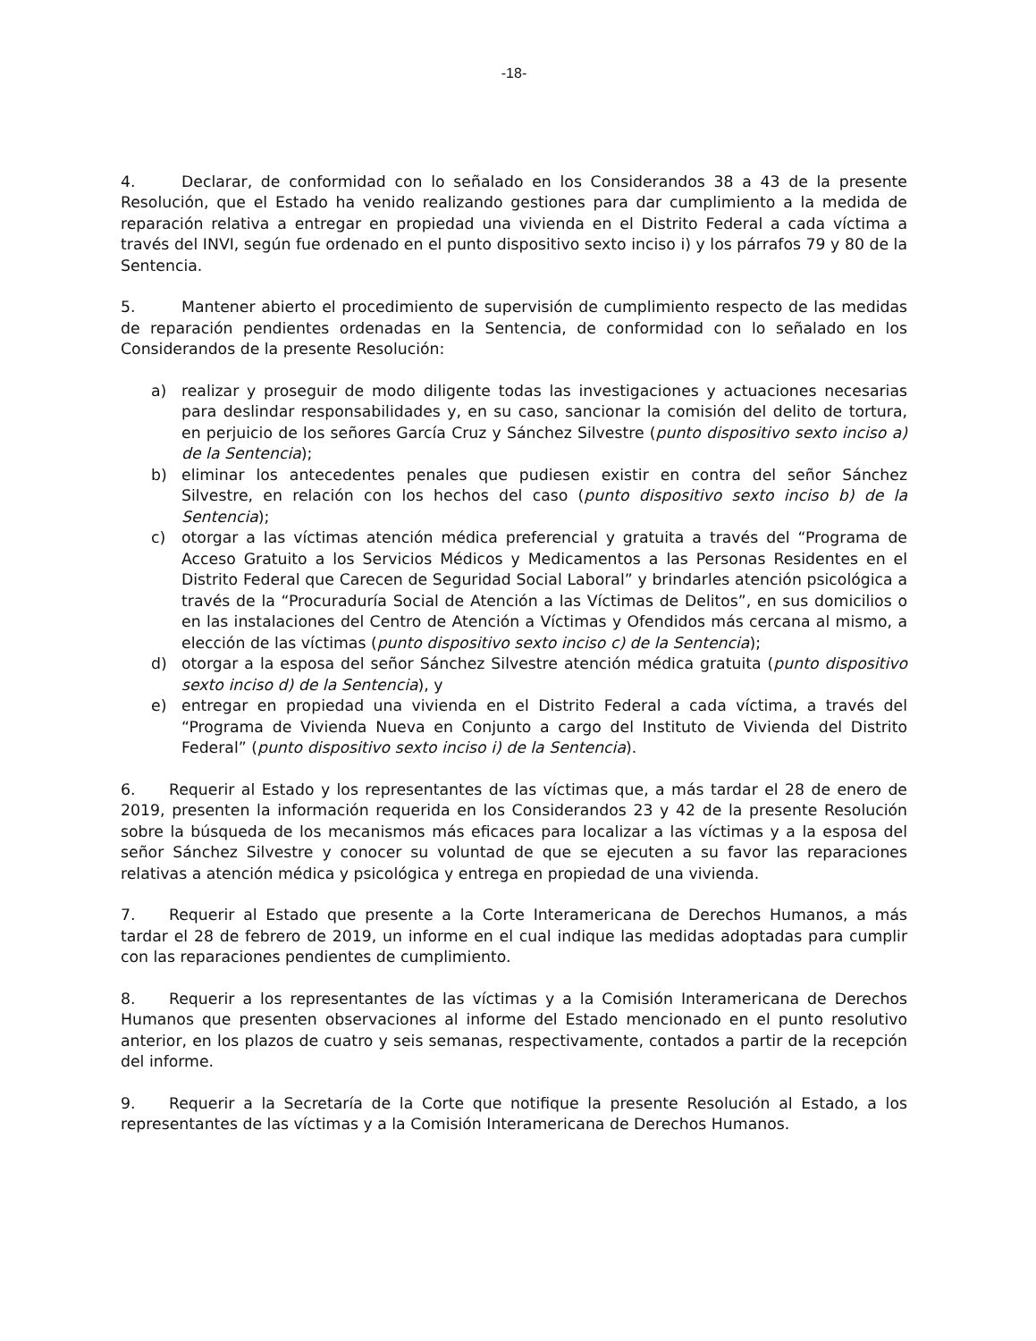-18-
4. Declarar, de conformidad con lo señalado en los Considerandos 38 a 43 de la presente Resolución, que el Estado ha venido realizando gestiones para dar cumplimiento a la medida de reparación relativa a entregar en propiedad una vivienda en el Distrito Federal a cada víctima a través del INVI, según fue ordenado en el punto dispositivo sexto inciso i) y los párrafos 79 y 80 de la Sentencia.
5. Mantener abierto el procedimiento de supervisión de cumplimiento respecto de las medidas de reparación pendientes ordenadas en la Sentencia, de conformidad con lo señalado en los Considerandos de la presente Resolución:
a) realizar y proseguir de modo diligente todas las investigaciones y actuaciones necesarias para deslindar responsabilidades y, en su caso, sancionar la comisión del delito de tortura, en perjuicio de los señores García Cruz y Sánchez Silvestre (punto dispositivo sexto inciso a) de la Sentencia);
b) eliminar los antecedentes penales que pudiesen existir en contra del señor Sánchez Silvestre, en relación con los hechos del caso (punto dispositivo sexto inciso b) de la Sentencia);
c) otorgar a las víctimas atención médica preferencial y gratuita a través del “Programa de Acceso Gratuito a los Servicios Médicos y Medicamentos a las Personas Residentes en el Distrito Federal que Carecen de Seguridad Social Laboral” y brindarles atención psicológica a través de la “Procuraduría Social de Atención a las Víctimas de Delitos”, en sus domicilios o en las instalaciones del Centro de Atención a Víctimas y Ofendidos más cercana al mismo, a elección de las víctimas (punto dispositivo sexto inciso c) de la Sentencia);
d) otorgar a la esposa del señor Sánchez Silvestre atención médica gratuita (punto dispositivo sexto inciso d) de la Sentencia), y
e) entregar en propiedad una vivienda en el Distrito Federal a cada víctima, a través del “Programa de Vivienda Nueva en Conjunto a cargo del Instituto de Vivienda del Distrito Federal” (punto dispositivo sexto inciso i) de la Sentencia).
6. Requerir al Estado y los representantes de las víctimas que, a más tardar el 28 de enero de 2019, presenten la información requerida en los Considerandos 23 y 42 de la presente Resolución sobre la búsqueda de los mecanismos más eficaces para localizar a las víctimas y a la esposa del señor Sánchez Silvestre y conocer su voluntad de que se ejecuten a su favor las reparaciones relativas a atención médica y psicológica y entrega en propiedad de una vivienda.
7. Requerir al Estado que presente a la Corte Interamericana de Derechos Humanos, a más tardar el 28 de febrero de 2019, un informe en el cual indique las medidas adoptadas para cumplir con las reparaciones pendientes de cumplimiento.
8. Requerir a los representantes de las víctimas y a la Comisión Interamericana de Derechos Humanos que presenten observaciones al informe del Estado mencionado en el punto resolutivo anterior, en los plazos de cuatro y seis semanas, respectivamente, contados a partir de la recepción del informe.
9. Requerir a la Secretaría de la Corte que notifique la presente Resolución al Estado, a los representantes de las víctimas y a la Comisión Interamericana de Derechos Humanos.